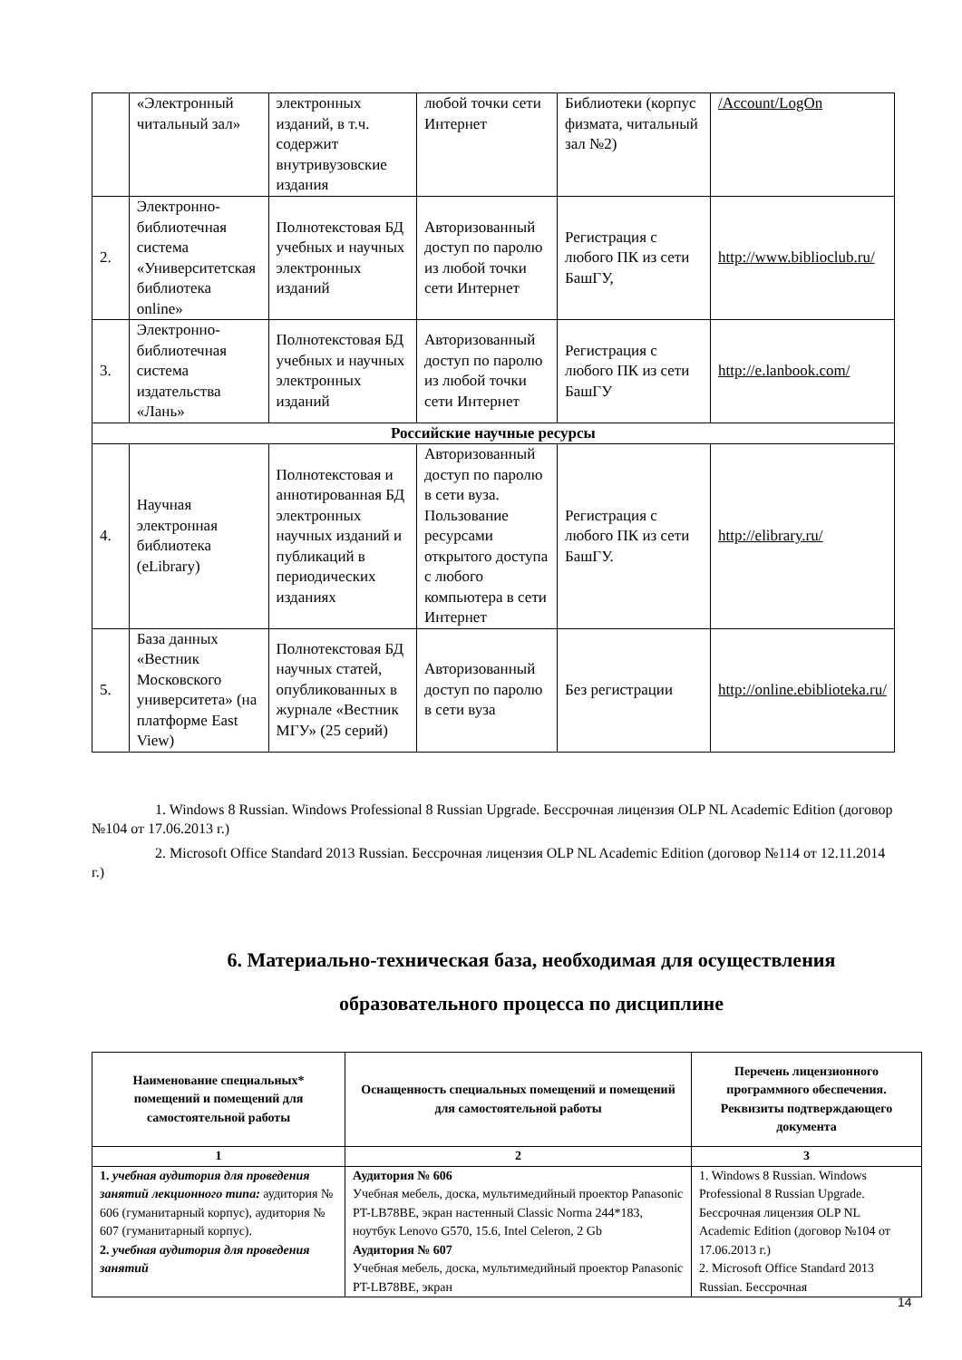| | «Электронный читальный зал» | электронных изданий, в т.ч. содержит внутривузовские издания | любой точки сети Интернет | Библиотеки (корпус физмата, читальный зал №2) | /Account/LogOn |
| 2. | Электронно-библиотечная система «Университетская библиотека online» | Полнотекстовая БД учебных и научных электронных изданий | Авторизованный доступ по паролю из любой точки сети Интернет | Регистрация с любого ПК из сети БашГУ, | http://www.biblioclub.ru/ |
| 3. | Электронно-библиотечная система издательства «Лань» | Полнотекстовая БД учебных и научных электронных изданий | Авторизованный доступ по паролю из любой точки сети Интернет | Регистрация с любого ПК из сети БашГУ | http://e.lanbook.com/ |
| Российские научные ресурсы | | | | | |
| 4. | Научная электронная библиотека (eLibrary) | Полнотекстовая и аннотированная БД электронных научных изданий и публикаций в периодических изданиях | Авторизованный доступ по паролю в сети вуза. Пользование ресурсами открытого доступа с любого компьютера в сети Интернет | Регистрация с любого ПК из сети БашГУ. | http://elibrary.ru/ |
| 5. | База данных «Вестник Московского университета» (на платформе East View) | Полнотекстовая БД научных статей, опубликованных в журнале «Вестник МГУ» (25 серий) | Авторизованный доступ по паролю в сети вуза | Без регистрации | http://online.ebiblioteka.ru/ |
1. Windows 8 Russian. Windows Professional 8 Russian Upgrade. Бессрочная лицензия OLP NL Academic Edition (договор №104 от 17.06.2013 г.)
2. Microsoft Office Standard 2013 Russian. Бессрочная лицензия OLP NL Academic Edition (договор №114 от 12.11.2014 г.)
6. Материально-техническая база, необходимая для осуществления образовательного процесса по дисциплине
| Наименование специальных* помещений и помещений для самостоятельной работы | Оснащенность специальных помещений и помещений для самостоятельной работы | Перечень лицензионного программного обеспечения. Реквизиты подтверждающего документа |
| --- | --- | --- |
| 1 | 2 | 3 |
| 1. учебная аудитория для проведения занятий лекционного типа: аудитория № 606 (гуманитарный корпус), аудитория № 607 (гуманитарный корпус). 2. учебная аудитория для проведения занятий | Аудитория № 606 Учебная мебель, доска, мультимедийный проектор Panasonic PT-LB78BE, экран настенный Classic Norma 244*183, ноутбук Lenovo G570, 15.6, Intel Celeron, 2 Gb Аудитория № 607 Учебная мебель, доска, мультимедийный проектор Panasonic PT-LB78BE, экран | 1. Windows 8 Russian. Windows Professional 8 Russian Upgrade. Бессрочная лицензия OLP NL Academic Edition (договор №104 от 17.06.2013 г.) 2. Microsoft Office Standard 2013 Russian. Бессрочная |
14